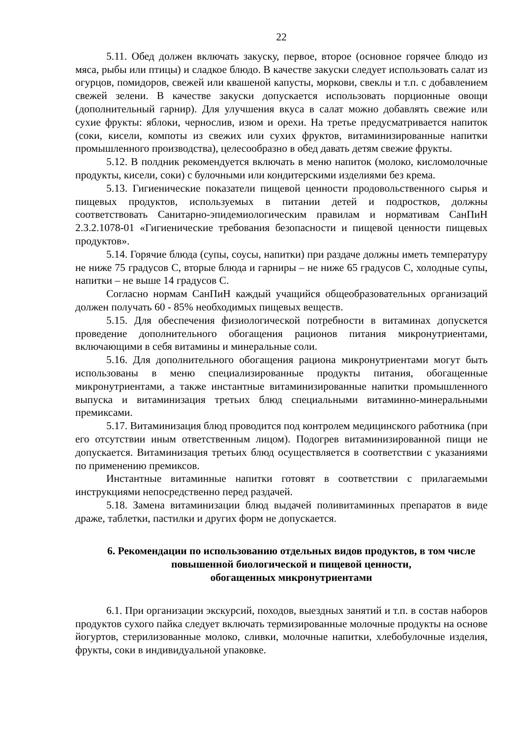22
5.11. Обед должен включать закуску, первое, второе (основное горячее блюдо из мяса, рыбы или птицы) и сладкое блюдо. В качестве закуски следует использовать салат из огурцов, помидоров, свежей или квашеной капусты, моркови, свеклы и т.п. с добавлением свежей зелени. В качестве закуски допускается использовать порционные овощи (дополнительный гарнир). Для улучшения вкуса в салат можно добавлять свежие или сухие фрукты: яблоки, чернослив, изюм и орехи. На третье предусматривается напиток (соки, кисели, компоты из свежих или сухих фруктов, витаминизированные напитки промышленного производства), целесообразно в обед давать детям свежие фрукты.
5.12. В полдник рекомендуется включать в меню напиток (молоко, кисломолочные продукты, кисели, соки) с булочными или кондитерскими изделиями без крема.
5.13. Гигиенические показатели пищевой ценности продовольственного сырья и пищевых продуктов, используемых в питании детей и подростков, должны соответствовать Санитарно-эпидемиологическим правилам и нормативам СанПиН 2.3.2.1078-01 «Гигиенические требования безопасности и пищевой ценности пищевых продуктов».
5.14. Горячие блюда (супы, соусы, напитки) при раздаче должны иметь температуру не ниже 75 градусов С, вторые блюда и гарниры – не ниже 65 градусов С, холодные супы, напитки – не выше 14 градусов С.
Согласно нормам СанПиН каждый учащийся общеобразовательных организаций должен получать 60 - 85% необходимых пищевых веществ.
5.15. Для обеспечения физиологической потребности в витаминах допускется проведение дополнительного обогащения рационов питания микронутриентами, включающими в себя витамины и минеральные соли.
5.16. Для дополнительного обогащения рациона микронутриентами могут быть использованы в меню специализированные продукты питания, обогащенные микронутриентами, а также инстантные витаминизированные напитки промышленного выпуска и витаминизация третьих блюд специальными витаминно-минеральными премиксами.
5.17. Витаминизация блюд проводится под контролем медицинского работника (при его отсутствии иным ответственным лицом). Подогрев витаминизированной пищи не допускается. Витаминизация третьих блюд осуществляется в соответствии с указаниями по применению премиксов.
Инстантные витаминные напитки готовят в соответствии с прилагаемыми инструкциями непосредственно перед раздачей.
5.18. Замена витаминизации блюд выдачей поливитаминных препаратов в виде драже, таблетки, пастилки и других форм не допускается.
6. Рекомендации по использованию отдельных видов продуктов, в том числе повышенной биологической и пищевой ценности,
обогащенных микронутриентами
6.1. При организации экскурсий, походов, выездных занятий и т.п. в состав наборов продуктов сухого пайка следует включать термизированные молочные продукты на основе йогуртов, стерилизованные молоко, сливки, молочные напитки, хлебобулочные изделия, фрукты, соки в индивидуальной упаковке.